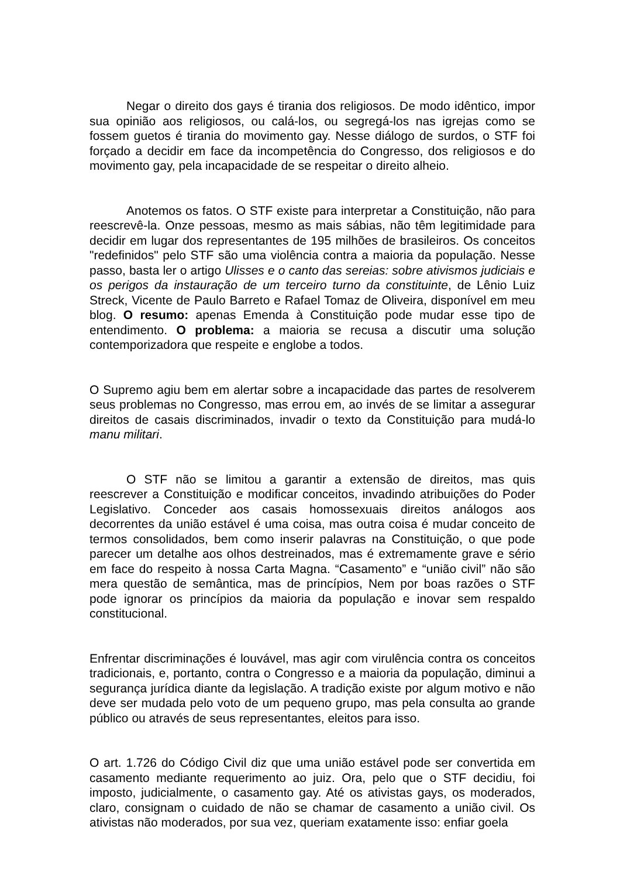Negar o direito dos gays é tirania dos religiosos. De modo idêntico, impor sua opinião aos religiosos, ou calá-los, ou segregá-los nas igrejas como se fossem guetos é tirania do movimento gay. Nesse diálogo de surdos, o STF foi forçado a decidir em face da incompetência do Congresso, dos religiosos e do movimento gay, pela incapacidade de se respeitar o direito alheio.
Anotemos os fatos. O STF existe para interpretar a Constituição, não para reescrevê-la. Onze pessoas, mesmo as mais sábias, não têm legitimidade para decidir em lugar dos representantes de 195 milhões de brasileiros. Os conceitos "redefinidos" pelo STF são uma violência contra a maioria da população. Nesse passo, basta ler o artigo Ulisses e o canto das sereias: sobre ativismos judiciais e os perigos da instauração de um terceiro turno da constituinte, de Lênio Luiz Streck, Vicente de Paulo Barreto e Rafael Tomaz de Oliveira, disponível em meu blog. O resumo: apenas Emenda à Constituição pode mudar esse tipo de entendimento. O problema: a maioria se recusa a discutir uma solução contemporizadora que respeite e englobe a todos.
O Supremo agiu bem em alertar sobre a incapacidade das partes de resolverem seus problemas no Congresso, mas errou em, ao invés de se limitar a assegurar direitos de casais discriminados, invadir o texto da Constituição para mudá-lo manu militari.
O STF não se limitou a garantir a extensão de direitos, mas quis reescrever a Constituição e modificar conceitos, invadindo atribuições do Poder Legislativo. Conceder aos casais homossexuais direitos análogos aos decorrentes da união estável é uma coisa, mas outra coisa é mudar conceito de termos consolidados, bem como inserir palavras na Constituição, o que pode parecer um detalhe aos olhos destreinados, mas é extremamente grave e sério em face do respeito à nossa Carta Magna. “Casamento” e “união civil” não são mera questão de semântica, mas de princípios, Nem por boas razões o STF pode ignorar os princípios da maioria da população e inovar sem respaldo constitucional.
Enfrentar discriminações é louvável, mas agir com virulência contra os conceitos tradicionais, e, portanto, contra o Congresso e a maioria da população, diminui a segurança jurídica diante da legislação. A tradição existe por algum motivo e não deve ser mudada pelo voto de um pequeno grupo, mas pela consulta ao grande público ou através de seus representantes, eleitos para isso.
O art. 1.726 do Código Civil diz que uma união estável pode ser convertida em casamento mediante requerimento ao juiz. Ora, pelo que o STF decidiu, foi imposto, judicialmente, o casamento gay. Até os ativistas gays, os moderados, claro, consignam o cuidado de não se chamar de casamento a união civil. Os ativistas não moderados, por sua vez, queriam exatamente isso: enfiar goela